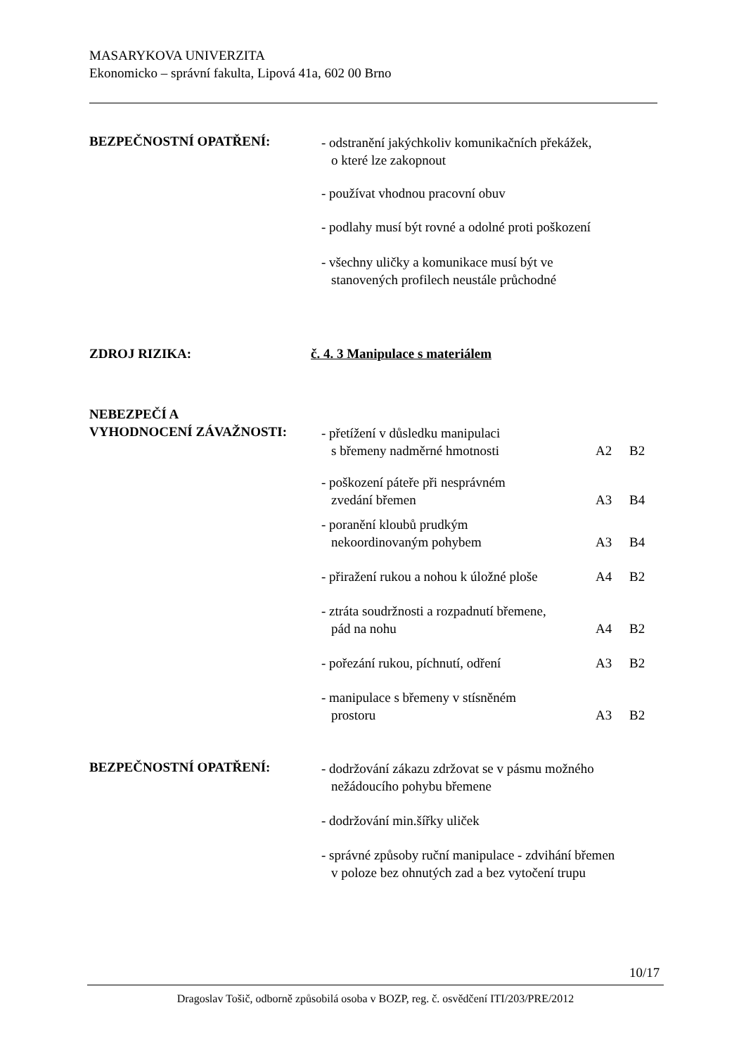MASARYKOVA UNIVERZITA
Ekonomicko – správní fakulta, Lipová 41a, 602 00 Brno
BEZPEČNOSTNÍ OPATŘENÍ:
- odstranění jakýchkoliv komunikačních překážek,
o které lze zakopnout
- používat vhodnou pracovní obuv
- podlahy musí být rovné a odolné proti poškození
- všechny uličky a komunikace musí být ve
stanovených profilech neustále průchodné
ZDROJ RIZIKA: č. 4. 3 Manipulace s materiálem
NEBEZPEČÍ A
VYHODNOCENÍ ZÁVAŽNOSTI:
- přetížení v důsledku manipulaci
s břemeny nadměrné hmotnosti
A2
B2
- poškození páteře při nesprávném
zvedání břemen
A3
B4
- poranění kloubů prudkým
nekoordinovaným pohybem
A3
B4
- přiražení rukou a nohou k úložné ploše
A4 B2
- ztráta soudržnosti a rozpadnutí břemene,
pád na nohu
A4
B2
- pořezání rukou, píchnutí, odření A3 B2
- manipulace s břemeny v stísněném
prostoru
A3
B2
BEZPEČNOSTNÍ OPATŘENÍ:
- dodržování zákazu zdržovat se v pásmu možného
nežádoucího pohybu břemene
- dodržování min.šířky uliček
- správné způsoby ruční manipulace - zdvihání břemen
v poloze bez ohnutých zad a bez vytočení trupu
10/17
Dragoslav Tošič, odborně způsobilá osoba v BOZP, reg. č. osvědčení ITI/203/PRE/2012